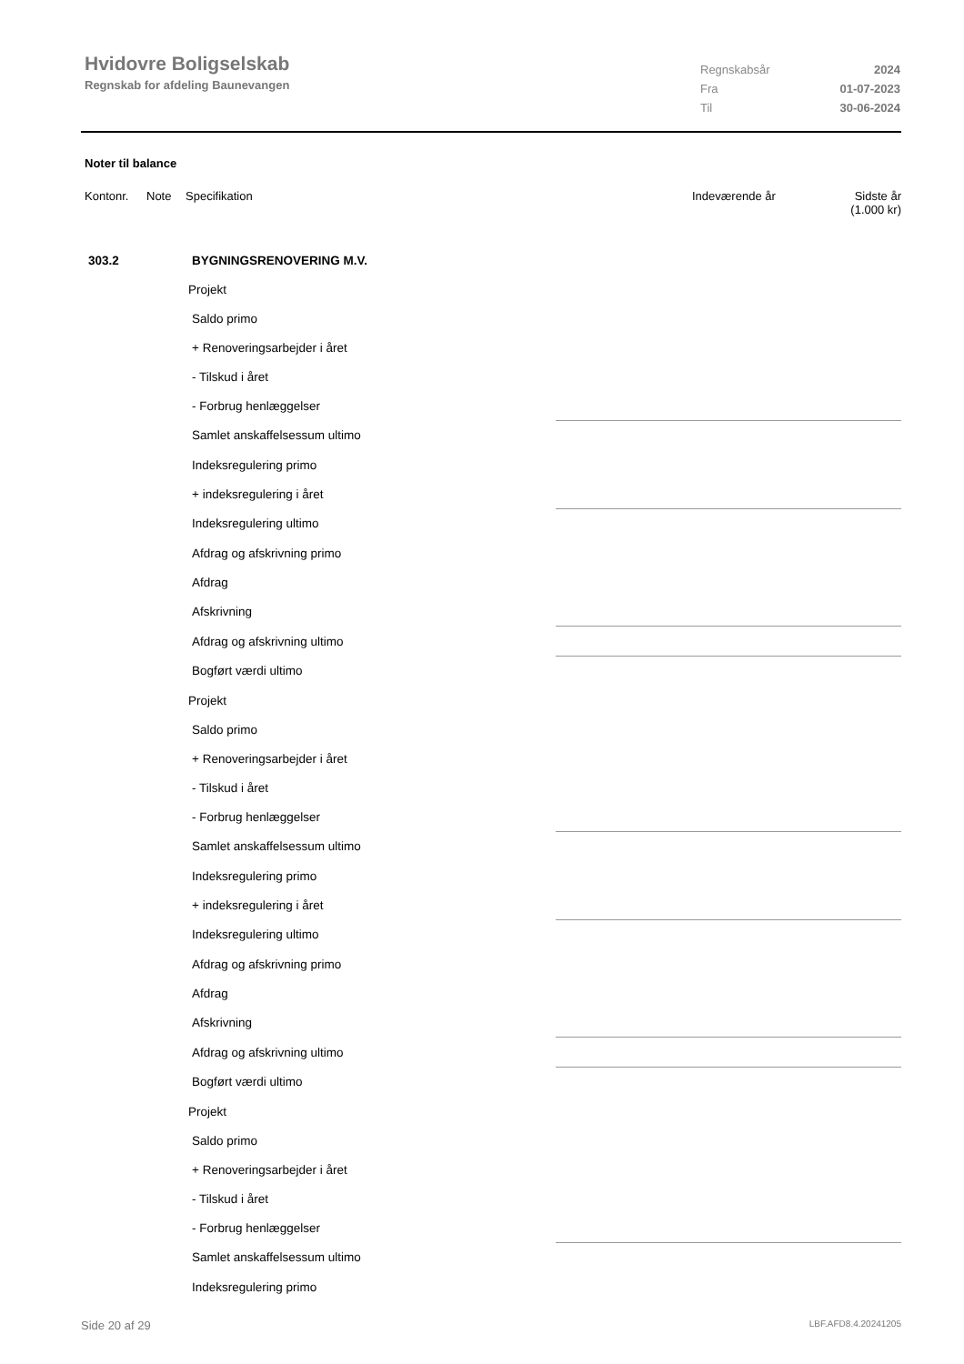Hvidovre Boligselskab
Regnskab for afdeling Baunevangen
Regnskabsår 2024
Fra 01-07-2023
Til 30-06-2024
Noter til balance
Kontonr. Note Specifikation Indeværende år Sidste år
(1.000 kr)
| 303.2 | BYGNINGSRENOVERING M.V. | |
| | Projekt | |
| | Saldo primo | |
| | + Renoveringsarbejder i året | |
| | - Tilskud i året | |
| | - Forbrug henlæggelser | |
| | Samlet anskaffelsessum ultimo | |
| | Indeksregulering primo | |
| | + indeksregulering i året | |
| | Indeksregulering ultimo | |
| | Afdrag og afskrivning primo | |
| | Afdrag | |
| | Afskrivning | |
| | Afdrag og afskrivning ultimo | |
| | Bogført værdi ultimo | |
| | Projekt | |
| | Saldo primo | |
| | + Renoveringsarbejder i året | |
| | - Tilskud i året | |
| | - Forbrug henlæggelser | |
| | Samlet anskaffelsessum ultimo | |
| | Indeksregulering primo | |
| | + indeksregulering i året | |
| | Indeksregulering ultimo | |
| | Afdrag og afskrivning primo | |
| | Afdrag | |
| | Afskrivning | |
| | Afdrag og afskrivning ultimo | |
| | Bogført værdi ultimo | |
| | Projekt | |
| | Saldo primo | |
| | + Renoveringsarbejder i året | |
| | - Tilskud i året | |
| | - Forbrug henlæggelser | |
| | Samlet anskaffelsessum ultimo | |
| | Indeksregulering primo | |
Side 20 af 29 LBF.AFD8.4.20241205